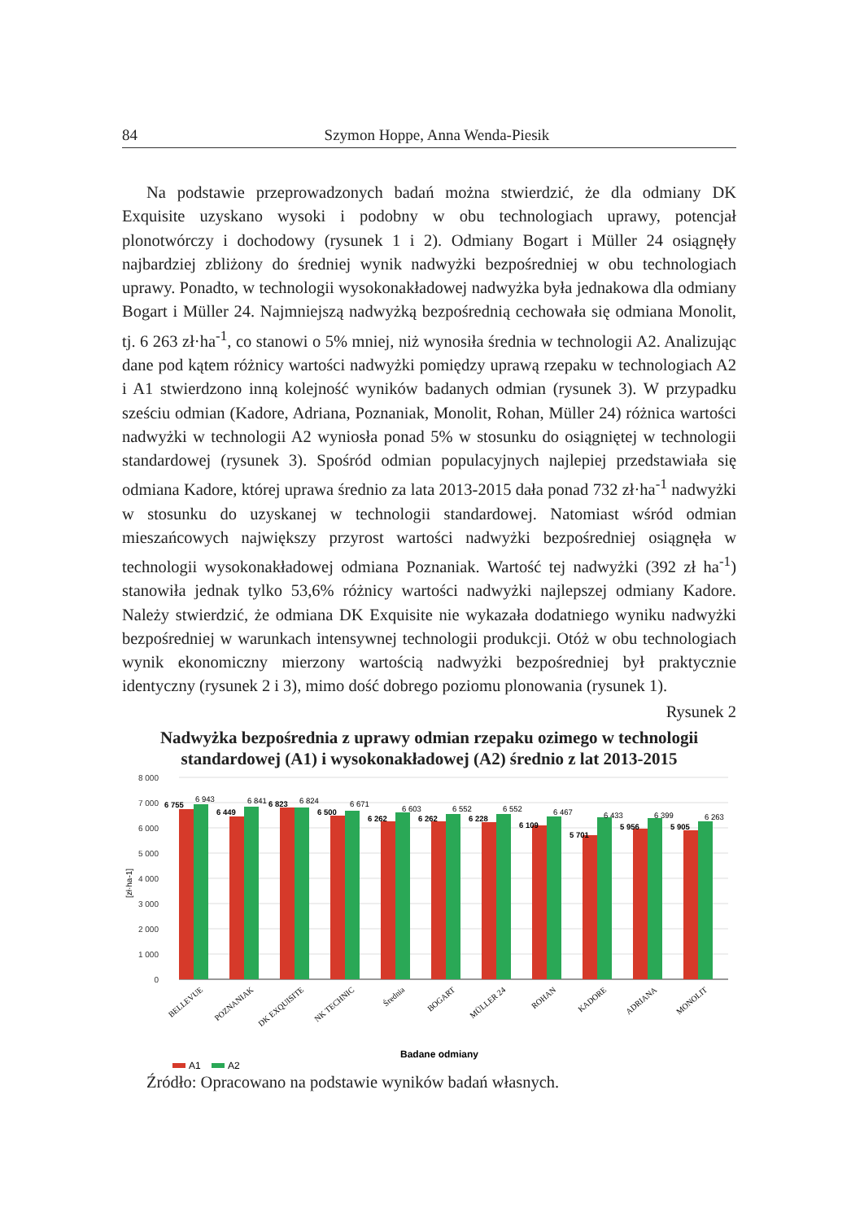84 Szymon Hoppe, Anna Wenda-Piesik
Na podstawie przeprowadzonych badań można stwierdzić, że dla odmiany DK Exquisite uzyskano wysoki i podobny w obu technologiach uprawy, potencjał plonotwórczy i dochodowy (rysunek 1 i 2). Odmiany Bogart i Müller 24 osiągnęły najbardziej zbliżony do średniej wynik nadwyżki bezpośredniej w obu technologiach uprawy. Ponadto, w technologii wysokonakładowej nadwyżka była jednakowa dla odmiany Bogart i Müller 24. Najmniejszą nadwyżką bezpośrednią cechowała się odmiana Monolit, tj. 6 263 zł·ha<sup>-1</sup>, co stanowi o 5% mniej, niż wynosiła średnia w technologii A2. Analizując dane pod kątem różnicy wartości nadwyżki pomiędzy uprawą rzepaku w technologiach A2 i A1 stwierdzono inną kolejność wyników badanych odmian (rysunek 3). W przypadku sześciu odmian (Kadore, Adriana, Poznaniak, Monolit, Rohan, Müller 24) różnica wartości nadwyżki w technologii A2 wyniosła ponad 5% w stosunku do osiągniętej w technologii standardowej (rysunek 3). Spośród odmian populacyjnych najlepiej przedstawiała się odmiana Kadore, której uprawa średnio za lata 2013-2015 dała ponad 732 zł·ha<sup>-1</sup> nadwyżki w stosunku do uzyskanej w technologii standardowej. Natomiast wśród odmian mieszańcowych największy przyrost wartości nadwyżki bezpośredniej osiągnęła w technologii wysokonakładowej odmiana Poznaniak. Wartość tej nadwyżki (392 zł ha<sup>-1</sup>) stanowiła jednak tylko 53,6% różnicy wartości nadwyżki najlepszej odmiany Kadore. Należy stwierdzić, że odmiana DK Exquisite nie wykazała dodatniego wyniku nadwyżki bezpośredniej w warunkach intensywnej technologii produkcji. Otóż w obu technologiach wynik ekonomiczny mierzony wartością nadwyżki bezpośredniej był praktycznie identyczny (rysunek 2 i 3), mimo dość dobrego poziomu plonowania (rysunek 1).
Rysunek 2
Nadwyżka bezpośrednia z uprawy odmian rzepaku ozimego w technologii standardowej (A1) i wysokonakładowej (A2) średnio z lat 2013-2015
8 000
7 000
6 000
5 000
4 000
3 000
2 000
1 000
0
[zł·ha-1]
6 755
6 943
6 449
6 841
6 823
6 824
6 500
6 671
6 262
6 603
6 262
6 552
6 228
6 552
6 109
6 467
5 701
6 433
5 956
6 399
5 905
6 263
BELLEVUE
POZNANIAK
DK EXQUISITE
NK TECHNIC
Średnia
BOGART
MÜLLER 24
ROHAN
KADORE
ADRIANA
MONOLIT
Badane odmiany
A1
A2
Źródło: Opracowano na podstawie wyników badań własnych.